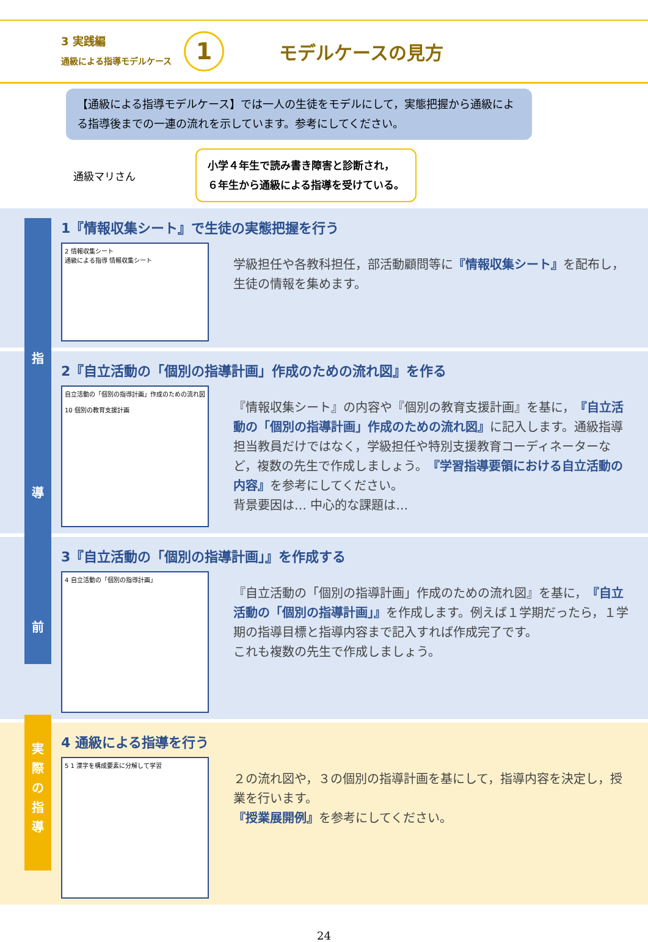3 実践編
通級による指導モデルケース
1
モデルケースの見方
【通級による指導モデルケース】では一人の生徒をモデルにして，実態把握から通級による指導後までの一連の流れを示しています。参考にしてください。
通級マリさん
小学４年生で読み書き障害と診断され，
６年生から通級による指導を受けている。
指
導
前
実
際
の
指
導
1『情報収集シート』で生徒の実態把握を行う
2 情報収集シート
通級による指導 情報収集シート
学級担任や各教科担任，部活動顧問等に『情報収集シート』を配布し，生徒の情報を集めます。
2『自立活動の「個別の指導計画」作成のための流れ図』を作る
自立活動の「個別の指導計画」作成のための流れ図
10 個別の教育支援計画
『情報収集シート』の内容や『個別の教育支援計画』を基に，『自立活動の「個別の指導計画」作成のための流れ図』に記入します。通級指導担当教員だけではなく，学級担任や特別支援教育コーディネーターなど，複数の先生で作成しましょう。『学習指導要領における自立活動の内容』を参考にしてください。
背景要因は… 中心的な課題は…
3『自立活動の「個別の指導計画」』を作成する
4 自立活動の「個別の指導計画」
『自立活動の「個別の指導計画」作成のための流れ図』を基に，『自立活動の「個別の指導計画」』を作成します。例えば１学期だったら，１学期の指導目標と指導内容まで記入すれば作成完了です。
これも複数の先生で作成しましょう。
4 通級による指導を行う
5 1 漢字を構成要素に分解して学習
２の流れ図や，３の個別の指導計画を基にして，指導内容を決定し，授業を行います。
『授業展開例』を参考にしてください。
24